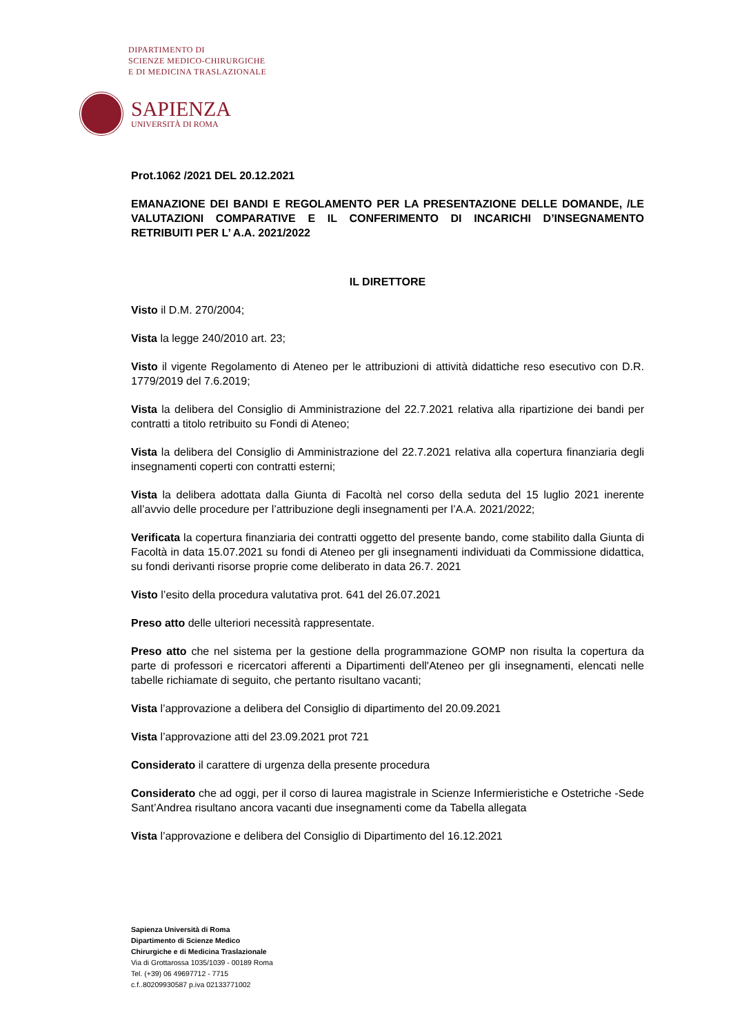DIPARTIMENTO DI
SCIENZE MEDICO-CHIRURGICHE
E DI MEDICINA TRASLAZIONALE
SAPIENZA
UNIVERSITÀ DI ROMA
Prot.1062 /2021 DEL 20.12.2021
EMANAZIONE DEI BANDI E REGOLAMENTO PER LA PRESENTAZIONE DELLE DOMANDE, /LE VALUTAZIONI COMPARATIVE E IL CONFERIMENTO DI INCARICHI D’INSEGNAMENTO RETRIBUITI PER L’ A.A. 2021/2022
IL DIRETTORE
Visto il D.M. 270/2004;
Vista la legge 240/2010 art. 23;
Visto il vigente Regolamento di Ateneo per le attribuzioni di attività didattiche reso esecutivo con D.R. 1779/2019 del 7.6.2019;
Vista la delibera del Consiglio di Amministrazione del 22.7.2021 relativa alla ripartizione dei bandi per contratti a titolo retribuito su Fondi di Ateneo;
Vista la delibera del Consiglio di Amministrazione del 22.7.2021 relativa alla copertura finanziaria degli insegnamenti coperti con contratti esterni;
Vista la delibera adottata dalla Giunta di Facoltà nel corso della seduta del 15 luglio 2021 inerente all’avvio delle procedure per l’attribuzione degli insegnamenti per l’A.A. 2021/2022;
Verificata la copertura finanziaria dei contratti oggetto del presente bando, come stabilito dalla Giunta di Facoltà in data 15.07.2021 su fondi di Ateneo per gli insegnamenti individuati da Commissione didattica, su fondi derivanti risorse proprie come deliberato in data 26.7. 2021
Visto l’esito della procedura valutativa prot. 641 del 26.07.2021
Preso atto delle ulteriori necessità rappresentate.
Preso atto che nel sistema per la gestione della programmazione GOMP non risulta la copertura da parte di professori e ricercatori afferenti a Dipartimenti dell'Ateneo per gli insegnamenti, elencati nelle tabelle richiamate di seguito, che pertanto risultano vacanti;
Vista l’approvazione a delibera del Consiglio di dipartimento del 20.09.2021
Vista l’approvazione atti del 23.09.2021 prot 721
Considerato il carattere di urgenza della presente procedura
Considerato che ad oggi, per il corso di laurea magistrale in Scienze Infermieristiche e Ostetriche -Sede Sant’Andrea risultano ancora vacanti due insegnamenti come da Tabella allegata
Vista l’approvazione e delibera del Consiglio di Dipartimento del 16.12.2021
Sapienza Università di Roma
Dipartimento di Scienze Medico
Chirurgiche e di Medicina Traslazionale
Via di Grottarossa 1035/1039 - 00189 Roma
Tel. (+39) 06 49697712 - 7715
c.f..80209930587 p.iva 02133771002